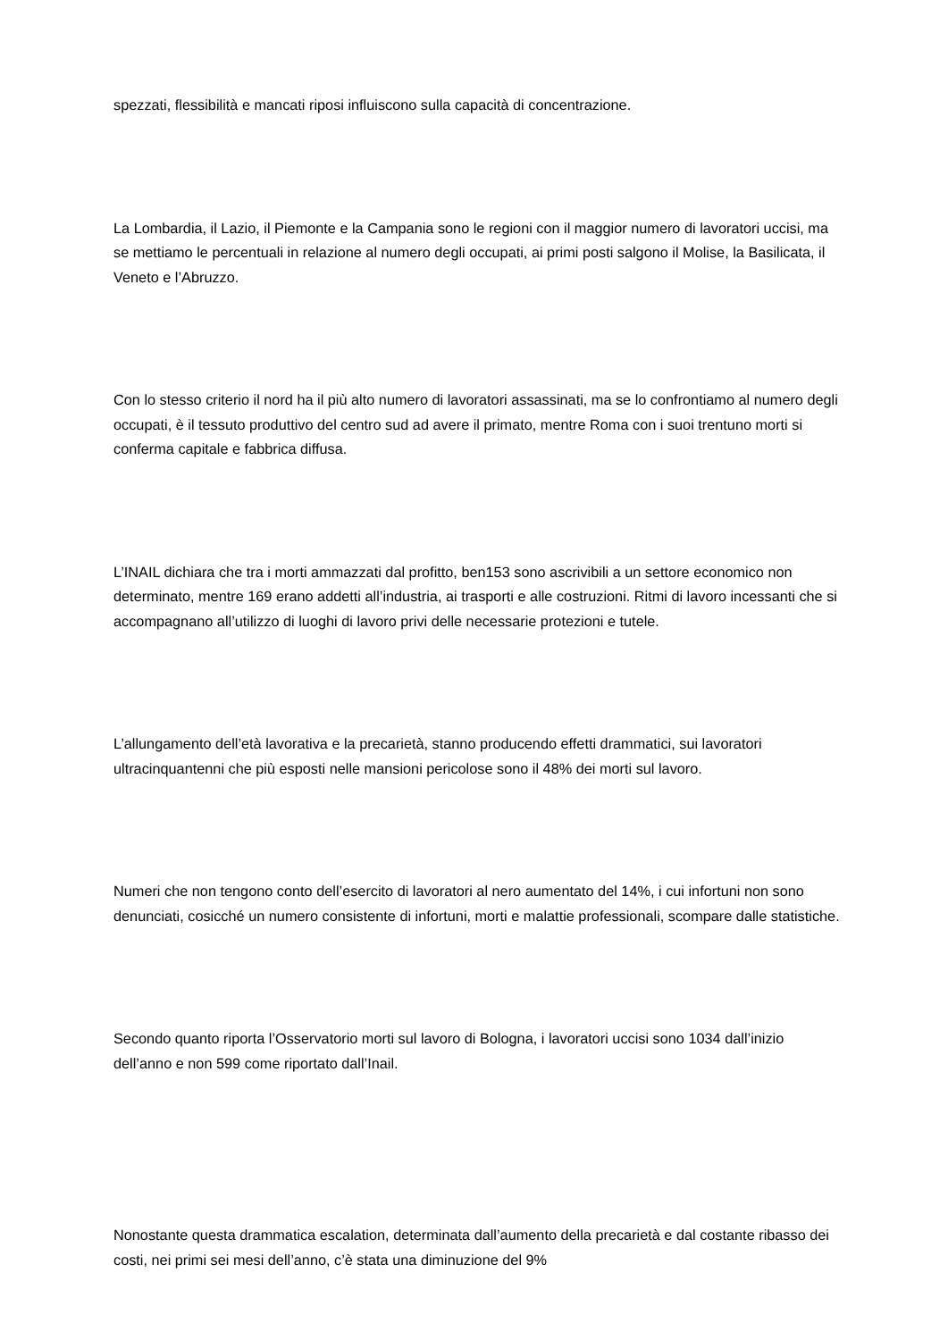spezzati, flessibilità e mancati riposi influiscono sulla capacità di concentrazione.
La Lombardia, il Lazio, il Piemonte e la Campania sono le regioni con il maggior numero di lavoratori uccisi, ma se mettiamo le percentuali in relazione al numero degli occupati, ai primi posti salgono il Molise, la Basilicata, il Veneto e l’Abruzzo.
Con lo stesso criterio il nord ha il più alto numero di lavoratori assassinati, ma se lo confrontiamo al numero degli occupati, è il tessuto produttivo del centro sud ad avere il primato, mentre Roma con i suoi trentuno morti si conferma capitale e fabbrica diffusa.
L’INAIL dichiara che tra i morti ammazzati dal profitto, ben153 sono ascrivibili a un settore economico non determinato, mentre 169 erano addetti all’industria, ai trasporti e alle costruzioni. Ritmi di lavoro incessanti che si accompagnano all’utilizzo di luoghi di lavoro privi delle necessarie protezioni e tutele.
L’allungamento dell’età lavorativa e la precarietà, stanno producendo effetti drammatici, sui lavoratori ultracinquantenni che più esposti nelle mansioni pericolose sono il 48% dei morti sul lavoro.
Numeri che non tengono conto dell’esercito di lavoratori al nero aumentato del 14%, i cui infortuni non sono denunciati, cosicché un numero consistente di infortuni, morti e malattie professionali, scompare dalle statistiche.
Secondo quanto riporta l’Osservatorio morti sul lavoro di Bologna, i lavoratori uccisi sono 1034 dall’inizio dell’anno e non 599 come riportato dall’Inail.
Nonostante questa drammatica escalation, determinata dall’aumento della precarietà e dal costante ribasso dei costi, nei primi sei mesi dell’anno, c’è stata una diminuzione del 9%